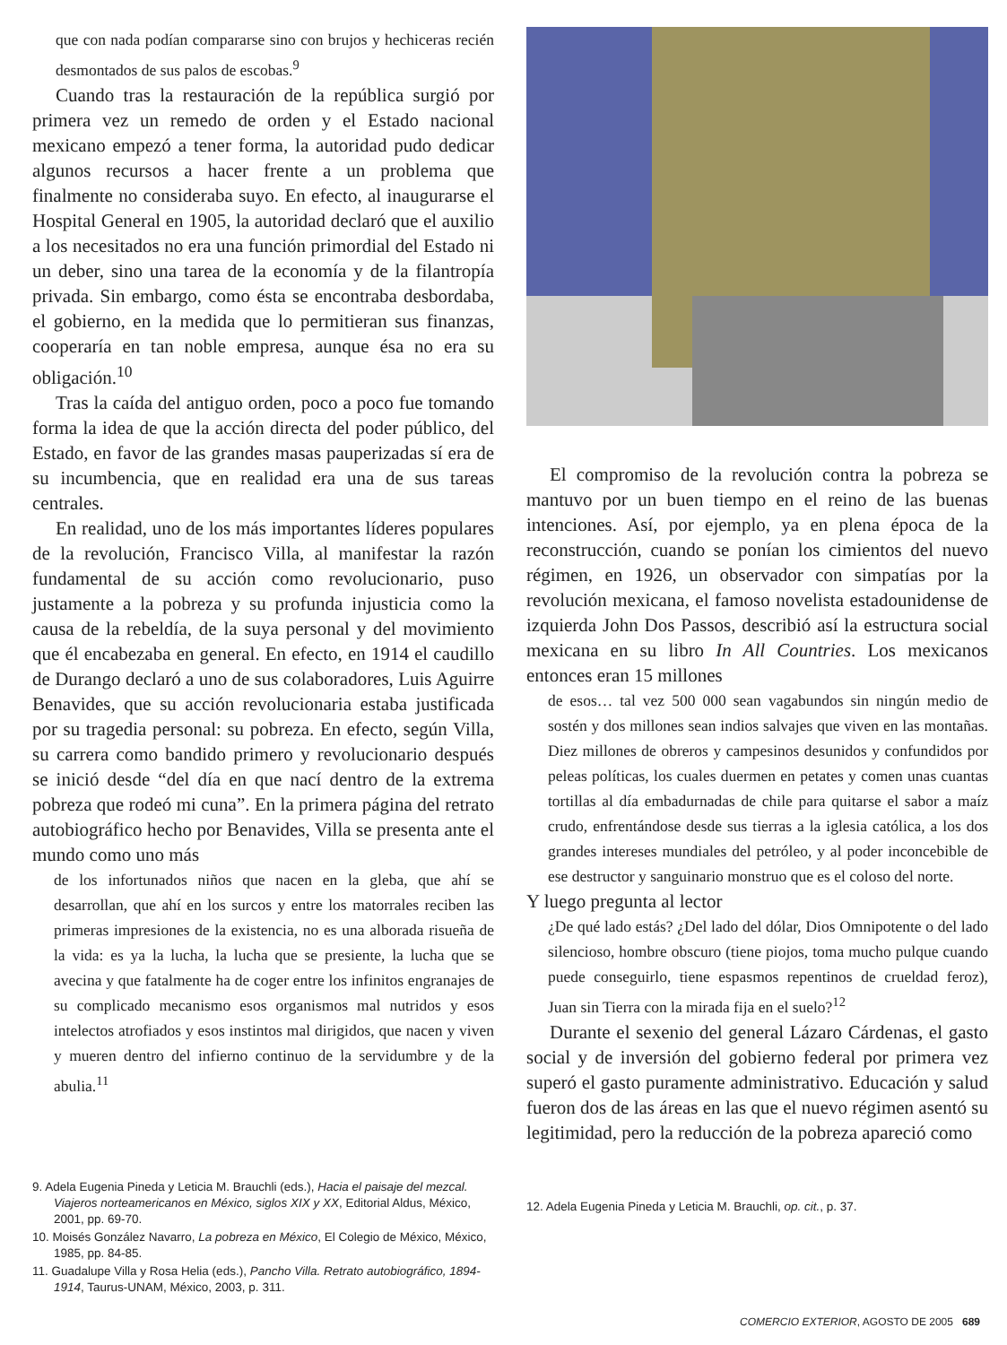que con nada podían compararse sino con brujos y hechiceras recién desmontados de sus palos de escobas.<sup>9</sup>
Cuando tras la restauración de la república surgió por primera vez un remedo de orden y el Estado nacional mexicano empezó a tener forma, la autoridad pudo dedicar algunos recursos a hacer frente a un problema que finalmente no consideraba suyo. En efecto, al inaugurarse el Hospital General en 1905, la autoridad declaró que el auxilio a los necesitados no era una función primordial del Estado ni un deber, sino una tarea de la economía y de la filantropía privada. Sin embargo, como ésta se encontraba desbordaba, el gobierno, en la medida que lo permitieran sus finanzas, cooperaría en tan noble empresa, aunque ésa no era su obligación.<sup>10</sup>
Tras la caída del antiguo orden, poco a poco fue tomando forma la idea de que la acción directa del poder público, del Estado, en favor de las grandes masas pauperizadas sí era de su incumbencia, que en realidad era una de sus tareas centrales.
En realidad, uno de los más importantes líderes populares de la revolución, Francisco Villa, al manifestar la razón fundamental de su acción como revolucionario, puso justamente a la pobreza y su profunda injusticia como la causa de la rebeldía, de la suya personal y del movimiento que él encabezaba en general. En efecto, en 1914 el caudillo de Durango declaró a uno de sus colaboradores, Luis Aguirre Benavides, que su acción revolucionaria estaba justificada por su tragedia personal: su pobreza. En efecto, según Villa, su carrera como bandido primero y revolucionario después se inició desde “del día en que nací dentro de la extrema pobreza que rodeó mi cuna”. En la primera página del retrato autobiográfico hecho por Benavides, Villa se presenta ante el mundo como uno más
de los infortunados niños que nacen en la gleba, que ahí se desarrollan, que ahí en los surcos y entre los matorrales reciben las primeras impresiones de la existencia, no es una alborada risueña de la vida: es ya la lucha, la lucha que se presiente, la lucha que se avecina y que fatalmente ha de coger entre los infinitos engranajes de su complicado mecanismo esos organismos mal nutridos y esos intelectos atrofiados y esos instintos mal dirigidos, que nacen y viven y mueren dentro del infierno continuo de la servidumbre y de la abulia.<sup>11</sup>
9. Adela Eugenia Pineda y Leticia M. Brauchli (eds.), Hacia el paisaje del mezcal. Viajeros norteamericanos en México, siglos XIX y XX, Editorial Aldus, México, 2001, pp. 69-70.
10. Moisés González Navarro, La pobreza en México, El Colegio de México, México, 1985, pp. 84-85.
11. Guadalupe Villa y Rosa Helia (eds.), Pancho Villa. Retrato autobiográfico, 1894-1914, Taurus-UNAM, México, 2003, p. 311.
El compromiso de la revolución contra la pobreza se mantuvo por un buen tiempo en el reino de las buenas intenciones. Así, por ejemplo, ya en plena época de la reconstrucción, cuando se ponían los cimientos del nuevo régimen, en 1926, un observador con simpatías por la revolución mexicana, el famoso novelista estadounidense de izquierda John Dos Passos, describió así la estructura social mexicana en su libro In All Countries. Los mexicanos entonces eran 15 millones
de esos… tal vez 500 000 sean vagabundos sin ningún medio de sostén y dos millones sean indios salvajes que viven en las montañas. Diez millones de obreros y campesinos desunidos y confundidos por peleas políticas, los cuales duermen en petates y comen unas cuantas tortillas al día embadurnadas de chile para quitarse el sabor a maíz crudo, enfrentándose desde sus tierras a la iglesia católica, a los dos grandes intereses mundiales del petróleo, y al poder inconcebible de ese destructor y sanguinario monstruo que es el coloso del norte.
Y luego pregunta al lector
¿De qué lado estás? ¿Del lado del dólar, Dios Omnipotente o del lado silencioso, hombre obscuro (tiene piojos, toma mucho pulque cuando puede conseguirlo, tiene espasmos repentinos de crueldad feroz), Juan sin Tierra con la mirada fija en el suelo?<sup>12</sup>
Durante el sexenio del general Lázaro Cárdenas, el gasto social y de inversión del gobierno federal por primera vez superó el gasto puramente administrativo. Educación y salud fueron dos de las áreas en las que el nuevo régimen asentó su legitimidad, pero la reducción de la pobreza apareció como
12. Adela Eugenia Pineda y Leticia M. Brauchli, op. cit., p. 37.
COMERCIO EXTERIOR, AGOSTO DE 2005 689